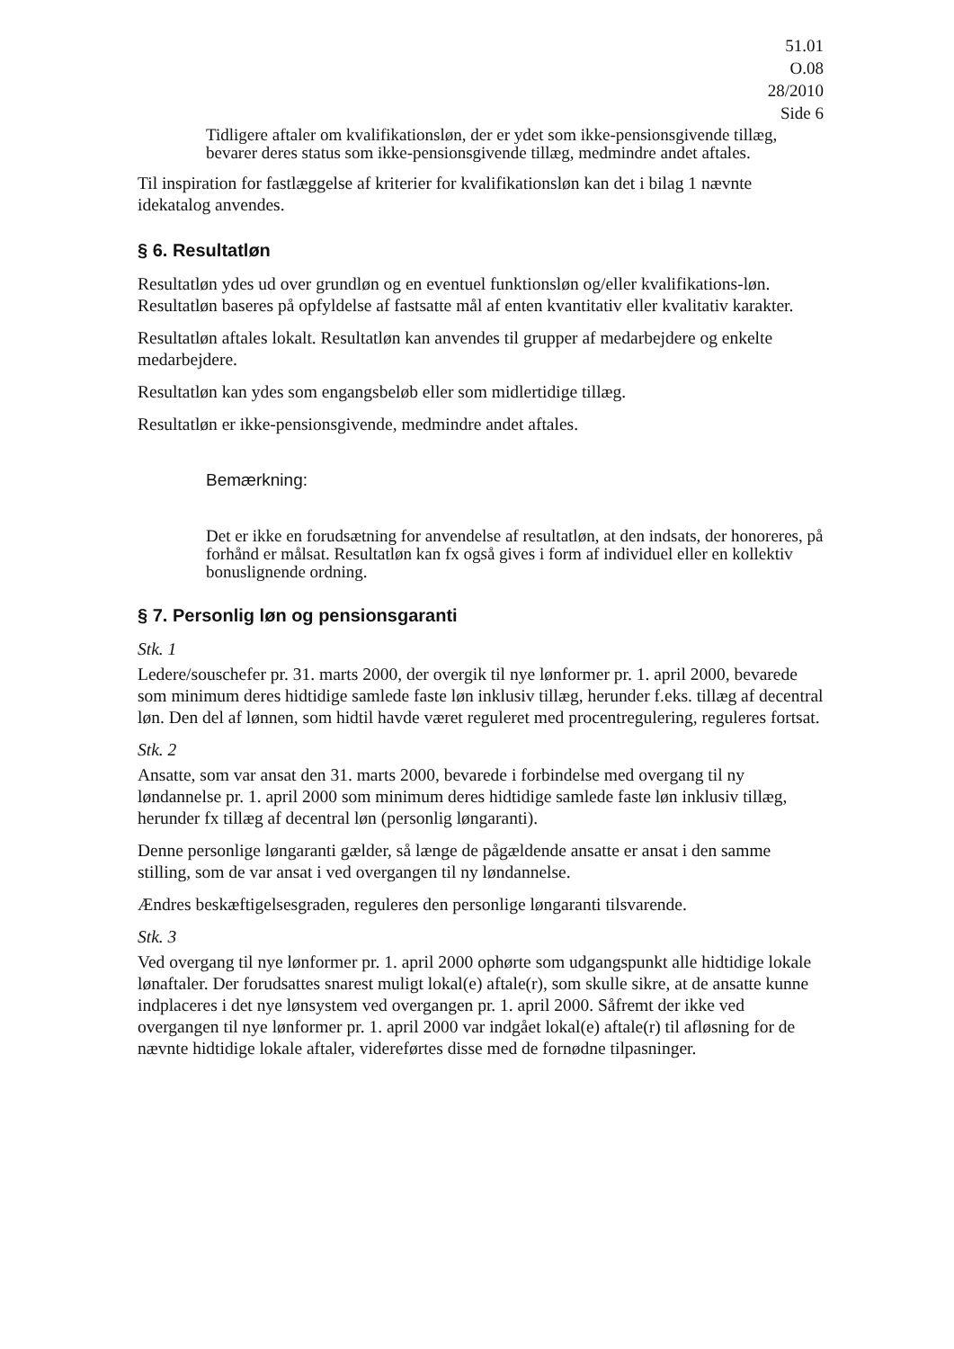51.01
O.08
28/2010
Side 6
Tidligere aftaler om kvalifikationsløn, der er ydet som ikke-pensionsgivende tillæg, bevarer deres status som ikke-pensionsgivende tillæg, medmindre andet aftales.
Til inspiration for fastlæggelse af kriterier for kvalifikationsløn kan det i bilag 1 nævnte idekatalog anvendes.
§ 6. Resultatløn
Resultatløn ydes ud over grundløn og en eventuel funktionsløn og/eller kvalifikations-løn. Resultatløn baseres på opfyldelse af fastsatte mål af enten kvantitativ eller kvalitativ karakter.
Resultatløn aftales lokalt. Resultatløn kan anvendes til grupper af medarbejdere og enkelte medarbejdere.
Resultatløn kan ydes som engangsbeløb eller som midlertidige tillæg.
Resultatløn er ikke-pensionsgivende, medmindre andet aftales.
Bemærkning:
Det er ikke en forudsætning for anvendelse af resultatløn, at den indsats, der honoreres, på forhånd er målsat. Resultatløn kan fx også gives i form af individuel eller en kollektiv bonuslignende ordning.
§ 7. Personlig løn og pensionsgaranti
Stk. 1
Ledere/souschefer pr. 31. marts 2000, der overgik til nye lønformer pr. 1. april 2000, bevarede som minimum deres hidtidige samlede faste løn inklusiv tillæg, herunder f.eks. tillæg af decentral løn. Den del af lønnen, som hidtil havde været reguleret med procentregulering, reguleres fortsat.
Stk. 2
Ansatte, som var ansat den 31. marts 2000, bevarede i forbindelse med overgang til ny løndannelse pr. 1. april 2000 som minimum deres hidtidige samlede faste løn inklusiv tillæg, herunder fx tillæg af decentral løn (personlig løngaranti).
Denne personlige løngaranti gælder, så længe de pågældende ansatte er ansat i den samme stilling, som de var ansat i ved overgangen til ny løndannelse.
Ændres beskæftigelsesgraden, reguleres den personlige løngaranti tilsvarende.
Stk. 3
Ved overgang til nye lønformer pr. 1. april 2000 ophørte som udgangspunkt alle hidtidige lokale lønaftaler. Der forudsattes snarest muligt lokal(e) aftale(r), som skulle sikre, at de ansatte kunne indplaceres i det nye lønsystem ved overgangen pr. 1. april 2000. Såfremt der ikke ved overgangen til nye lønformer pr. 1. april 2000 var indgået lokal(e) aftale(r) til afløsning for de nævnte hidtidige lokale aftaler, videreførtes disse med de fornødne tilpasninger.